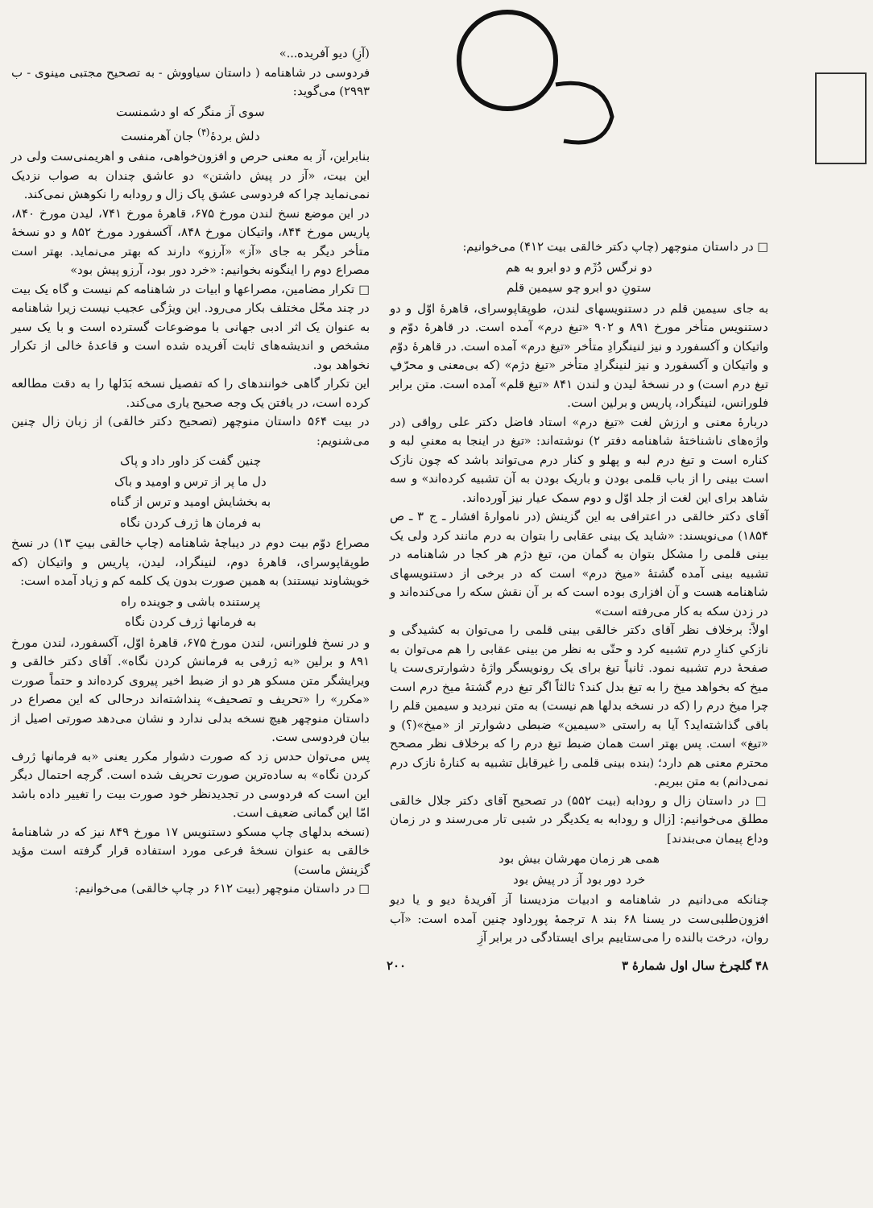□ در داستان منوچهر (چاپ دکتر خالقی بیت ۴۱۲) می‌خوانیم:
دو نرگس دُژَم و دو ابرو به هم
ستونِ دو ابرو چو سیمین قلم
به جای سیمین قلم در دستنویسهای لندن، طوپقاپوسرای، قاهرهٔ اوّل و دو دستنویس متأخر مورخ ۸۹۱ و ۹۰۲ «تیغ درم» آمده است. در قاهرهٔ دوّم و واتیکان و آکسفورد و نیز لنینگرادِ متأخر «تیغ درم» آمده است. در قاهرهٔ دوّم و واتیکان و آکسفورد و نیز لنینگرادِ متأخر «تیغ دژم» (که بی‌معنی و محرّفِ تیغ درم است) و در نسخهٔ لیدن و لندن ۸۴۱ «تیغ قلم» آمده است. متن برابر فلورانس، لنینگراد، پاریس و برلین است.
دربارهٔ معنی و ارزش لغت «تیغ درم» استاد فاضل دکتر علی رواقی (در واژه‌های ناشناختهٔ شاهنامه دفتر ۲) نوشته‌اند: «تیغ در اینجا به معنیِ لبه و کناره است و تیغ درم لبه و پهلو و کنار درم می‌تواند باشد که چون نازک است بینی را از باب قلمی بودن و باریک بودن به آن تشبیه کرده‌اند» و سه شاهد برای این لغت از جلد اوّل و دوم سمک عیار نیز آورده‌اند.
آقای دکتر خالقی در اعترافی به این گزینش (در ناموارهٔ افشار ـ ج ۳ ـ ص ۱۸۵۴) می‌نویسند: «شاید یک بینی عقابی را بتوان به درم مانند کرد ولی یک بینی قلمی را مشکل بتوان به گمان من، تیغ دژم هر کجا در شاهنامه در تشبیه بینی آمده گشتهٔ «میخ درم» است که در برخی از دستنویسهای شاهنامه هست و آن افزاری بوده است که بر آن نقش سکه را می‌کنده‌اند و در زدن سکه به کار می‌رفته است»
اولاً: برخلاف نظر آقای دکتر خالقی بینی قلمی را می‌توان به کشیدگی و نازکیِ کنارِ درم تشبیه کرد و حتّی به نظر من بینی عقابی را هم می‌توان به صفحهٔ درم تشبیه نمود. ثانیاً تیغ برای یک رونویسگر واژهٔ دشوارتری‌ست یا میخ که بخواهد میخ را به تیغ بدل کند؟ ثالثاً اگر تیغ درم گشتهٔ میخ درم است چرا میخ درم را (که در نسخه بدلها هم نیست) به متن نبردید و سیمین قلم را باقی گذاشته‌اید؟ آیا به راستی «سیمین» ضبطی دشوارتر از «میخ»(؟) و «تیغ» است. پس بهتر است همان ضبط تیغ درم را که برخلاف نظر مصحح محترم معنی هم دارد؛ (بنده بینی قلمی را غیرقابل تشبیه به کنارهٔ نازک درم نمی‌دانم) به متن ببریم.
□ در داستان زال و رودابه (بیت ۵۵۲) در تصحیح آقای دکتر جلال خالقی مطلق می‌خوانیم: [زال و رودابه به یکدیگر در شبی تار می‌رسند و در زمان وداع پیمان می‌بندند]
همی هر زمان مهرشان بیش بود
خرد دور بود آز در پیش بود
چنانکه می‌دانیم در شاهنامه و ادبیات مزدیسنا آز آفریدهٔ دیو و یا دیو افزون‌طلبی‌ست در یسنا ۶۸ بند ۸ ترجمهٔ پورداود چنین آمده است: «آب روان، درخت بالنده را می‌ستاییم برای ایستادگی در برابر آزِ
(آزِ) دیو آفریده...»
فردوسی در شاهنامه ( داستان سیاووش - به تصحیح مجتبی مینوی - ب ۲۹۹۳) می‌گوید:
سوی آز منگر که او دشمنست
دلش بردهٔ<sup>(۴)</sup> جان آهرمنست
بنابراین، آز به معنی حرص و افزون‌خواهی، منفی و اهریمنی‌ست ولی در این بیت، «آز در پیش داشتن» دو عاشق چندان به صواب نزدیک نمی‌نماید چرا که فردوسی عشق پاک زال و رودابه را نکوهش نمی‌کند.
در این موضع نسخ لندن مورخ ۶۷۵، قاهرهٔ مورخ ۷۴۱، لیدن مورخ ۸۴۰، پاریس مورخ ۸۴۴، واتیکان مورخ ۸۴۸، آکسفورد مورخ ۸۵۲ و دو نسخهٔ متأخر دیگر به جای «آز» «آرزو» دارند که بهتر می‌نماید. بهتر است مصراع دوم را اینگونه بخوانیم: «خرد دور بود، آرزو پیش بود»
□ تکرار مضامین، مصراعها و ابیات در شاهنامه کم نیست و گاه یک بیت در چند محّل مختلف بکار می‌رود. این ویژگی عجیب نیست زیرا شاهنامه به عنوان یک اثر ادبی جهانی با موضوعات گسترده است و با یک سیر مشخص و اندیشه‌های ثابت آفریده شده است و قاعدهٔ خالی از تکرار نخواهد بود.
این تکرار گاهی خوانندهای را که تفصیل نسخه بَدَلها را به دقت مطالعه کرده است، در یافتن یک وجه صحیح یاری می‌کند.
در بیت ۵۶۴ داستان منوچهر (تصحیح دکتر خالقی) از زبان زال چنین می‌شنویم:
چنین گفت کز داور داد و پاک
دل ما پر از ترس و اومید و باک
به بخشایش اومید و ترس از گناه
به فرمان ها ژرف کردن نگاه
مصراع دوّم بیت دوم در دیباچهٔ شاهنامه (چاپ خالقی بیتِ ۱۳) در نسخ طوپقاپوسرای، قاهرهٔ دوم، لنینگراد، لیدن، پاریس و واتیکان (که خویشاوند نیستند) به همین صورت بدون یک کلمه کم و زیاد آمده است:
پرستنده باشی و جوینده راه
به فرمانها ژرف کردن نگاه
و در نسخ فلورانس، لندن مورخ ۶۷۵، قاهرهٔ اوّل، آکسفورد، لندن مورخ ۸۹۱ و برلین «به ژرفی به فرمانش کردن نگاه». آقای دکتر خالقی و ویرایشگر متن مسکو هر دو از ضبط اخیر پیروی کرده‌اند و حتماً صورت «مکرر» را «تحریف و تصحیف» پنداشته‌اند درحالی که این مصراع در داستان منوچهر هیچ نسخه بدلی ندارد و نشان می‌دهد صورتی اصیل از بیان فردوسی ست.
پس می‌توان حدس زد که صورت دشوار مکرر یعنی «به فرمانها ژرف کردن نگاه» به ساده‌ترین صورت تحریف شده است. گرچه احتمال دیگر این است که فردوسی در تجدیدنظر خود صورت بیت را تغییر داده باشد امّا این گمانی ضعیف است.
(نسخه بدلهای چاپ مسکو دستنویس ۱۷ مورخ ۸۴۹ نیز که در شاهنامهٔ خالقی به عنوان نسخهٔ فرعی مورد استفاده قرار گرفته است مؤید گزینش ماست)
□ در داستان منوچهر (بیت ۶۱۲ در چاپ خالقی) می‌خوانیم:
۴۸ گلچرخ سال اول شمارهٔ ۳ ۲۰۰